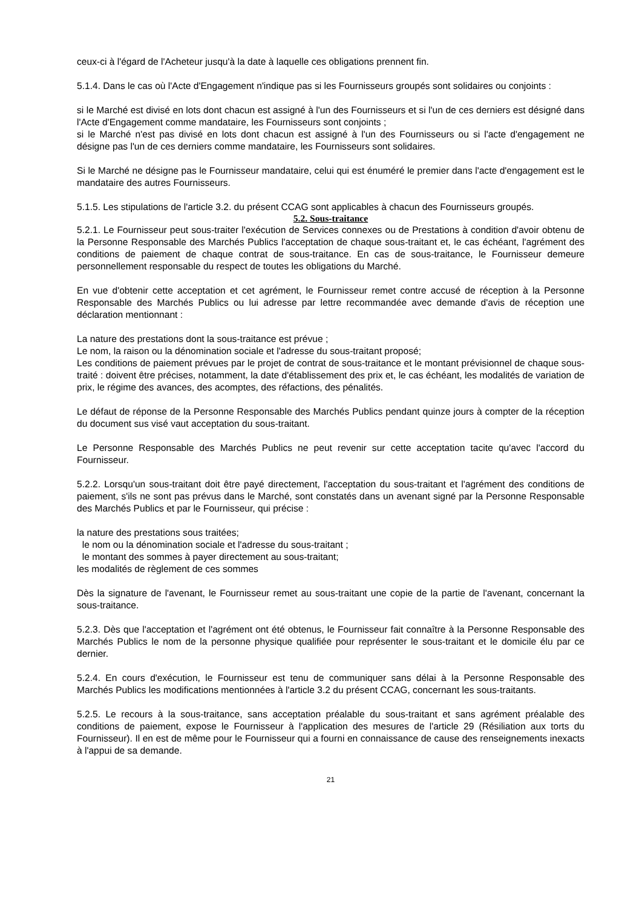ceux-ci à l'égard de l'Acheteur jusqu'à la date à laquelle ces obligations prennent fin.
5.1.4. Dans le cas où l'Acte d'Engagement n'indique pas si les Fournisseurs groupés sont solidaires ou conjoints :
si le Marché est divisé en lots dont chacun est assigné à l'un des Fournisseurs et si l'un de ces derniers est désigné dans l'Acte d'Engagement comme mandataire, les Fournisseurs sont conjoints ;
si le Marché n'est pas divisé en lots dont chacun est assigné à l'un des Fournisseurs ou si l'acte d'engagement ne désigne pas l'un de ces derniers comme mandataire, les Fournisseurs sont solidaires.
Si le Marché ne désigne pas le Fournisseur mandataire, celui qui est énuméré le premier dans l'acte d'engagement est le mandataire des autres Fournisseurs.
5.1.5. Les stipulations de l'article 3.2. du présent CCAG sont applicables à chacun des Fournisseurs groupés.
5.2. Sous-traitance
5.2.1. Le Fournisseur peut sous-traiter l'exécution de Services connexes ou de Prestations à condition d'avoir obtenu de la Personne Responsable des Marchés Publics l'acceptation de chaque sous-traitant et, le cas échéant, l'agrément des conditions de paiement de chaque contrat de sous-traitance. En cas de sous-traitance, le Fournisseur demeure personnellement responsable du respect de toutes les obligations du Marché.
En vue d'obtenir cette acceptation et cet agrément, le Fournisseur remet contre accusé de réception à la Personne Responsable des Marchés Publics ou lui adresse par lettre recommandée avec demande d'avis de réception une déclaration mentionnant :
La nature des prestations dont la sous-traitance est prévue ;
Le nom, la raison ou la dénomination sociale et l'adresse du sous-traitant proposé;
Les conditions de paiement prévues par le projet de contrat de sous-traitance et le montant prévisionnel de chaque sous-traité : doivent être précises, notamment, la date d'établissement des prix et, le cas échéant, les modalités de variation de prix, le régime des avances, des acomptes, des réfactions, des pénalités.
Le défaut de réponse de la Personne Responsable des Marchés Publics pendant quinze jours à compter de la réception du document sus visé vaut acceptation du sous-traitant.
Le Personne Responsable des Marchés Publics ne peut revenir sur cette acceptation tacite qu'avec l'accord du Fournisseur.
5.2.2. Lorsqu'un sous-traitant doit être payé directement, l'acceptation du sous-traitant et l'agrément des conditions de paiement, s'ils ne sont pas prévus dans le Marché, sont constatés dans un avenant signé par la Personne Responsable des Marchés Publics et par le Fournisseur, qui précise :
la nature des prestations sous traitées;
le nom ou la dénomination sociale et l'adresse du sous-traitant ;
le montant des sommes à payer directement au sous-traitant;
les modalités de règlement de ces sommes
Dès la signature de l'avenant, le Fournisseur remet au sous-traitant une copie de la partie de l'avenant, concernant la sous-traitance.
5.2.3. Dès que l'acceptation et l'agrément ont été obtenus, le Fournisseur fait connaître à la Personne Responsable des Marchés Publics le nom de la personne physique qualifiée pour représenter le sous-traitant et le domicile élu par ce dernier.
5.2.4. En cours d'exécution, le Fournisseur est tenu de communiquer sans délai à la Personne Responsable des Marchés Publics les modifications mentionnées à l'article 3.2 du présent CCAG, concernant les sous-traitants.
5.2.5. Le recours à la sous-traitance, sans acceptation préalable du sous-traitant et sans agrément préalable des conditions de paiement, expose le Fournisseur à l'application des mesures de l'article 29 (Résiliation aux torts du Fournisseur). Il en est de même pour le Fournisseur qui a fourni en connaissance de cause des renseignements inexacts à l'appui de sa demande.
21